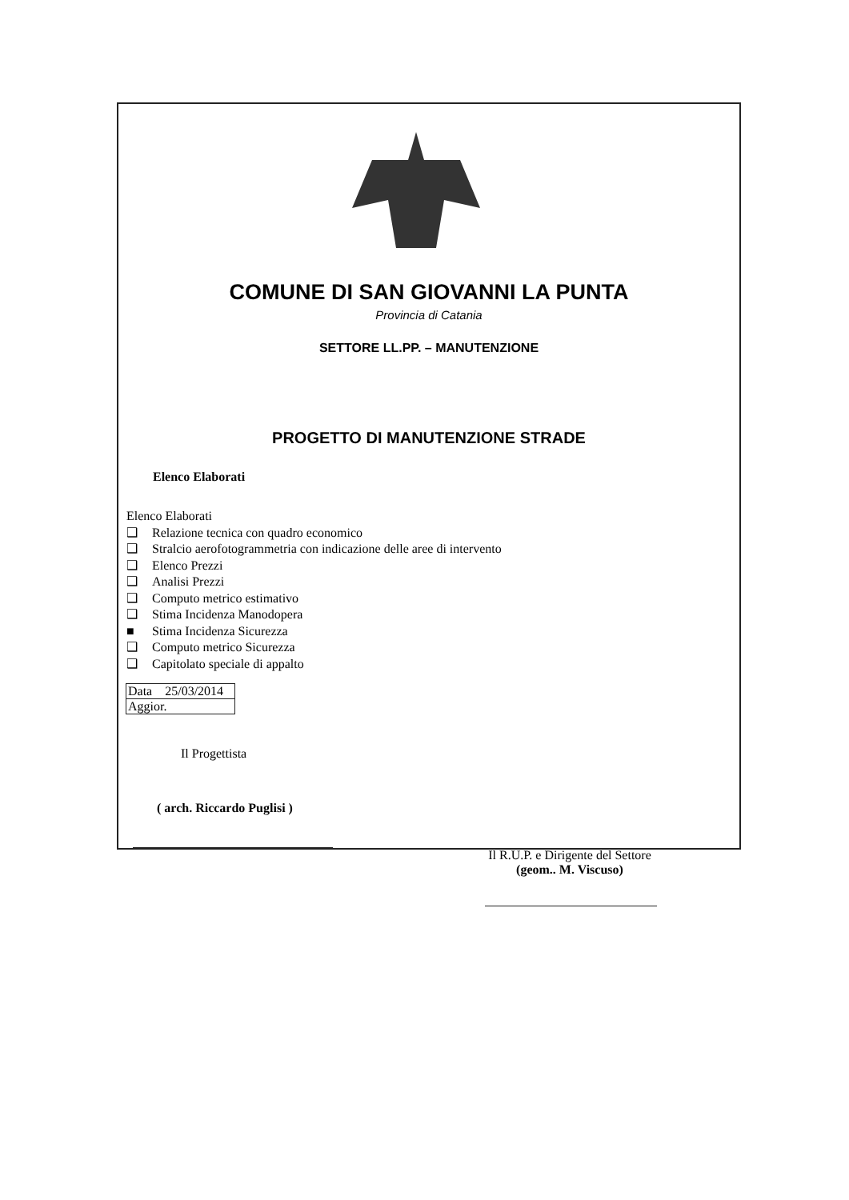COMUNE DI SAN GIOVANNI LA PUNTA
Provincia di Catania
SETTORE LL.PP. – MANUTENZIONE
PROGETTO DI MANUTENZIONE STRADE
Elenco Elaborati
Elenco Elaborati
❑ Relazione tecnica con quadro economico
❑ Stralcio aerofotogrammetria con indicazione delle aree di intervento
❑ Elenco Prezzi
❑ Analisi Prezzi
❑ Computo metrico estimativo
❑ Stima Incidenza Manodopera
■ Stima Incidenza Sicurezza
❑ Computo metrico Sicurezza
❑ Capitolato speciale di appalto
Data 25/03/2014
Aggior.
Il Progettista
( arch. Riccardo Puglisi )
Il R.U.P. e Dirigente del Settore
(geom.. M. Viscuso)